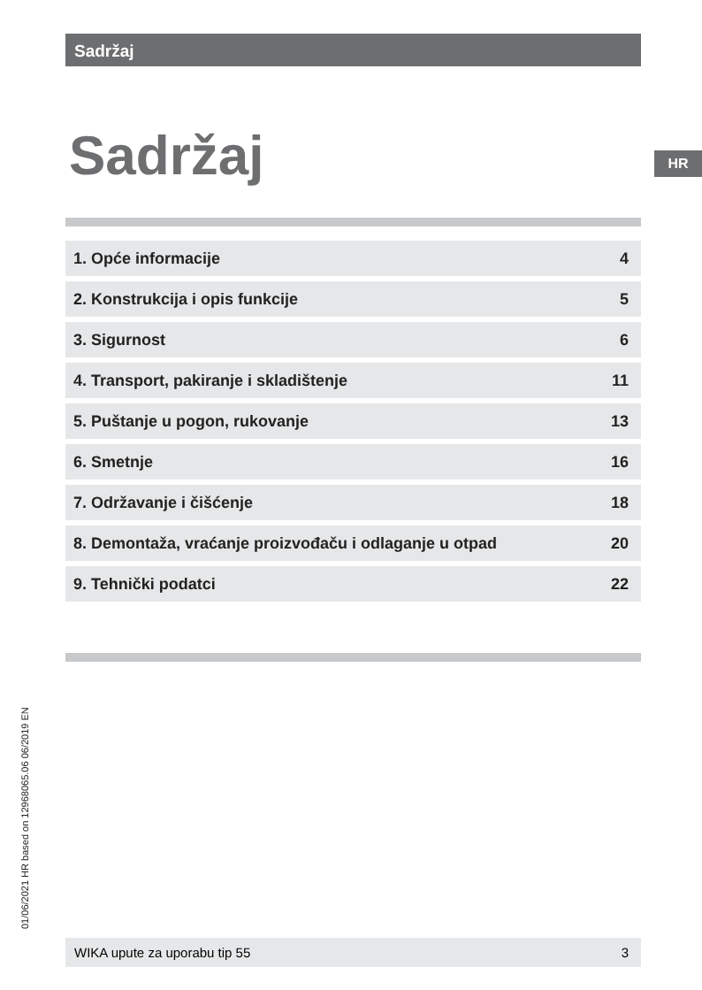Sadržaj
Sadržaj HR
1. Opće informacije 4
2. Konstrukcija i opis funkcije 5
3. Sigurnost 6
4. Transport, pakiranje i skladištenje 11
5. Puštanje u pogon, rukovanje 13
6. Smetnje 16
7. Održavanje i čišćenje 18
8. Demontaža, vraćanje proizvođaču i odlaganje u otpad 20
9. Tehnički podatci 22
01/06/2021 HR based on 12968065.06 06/2019 EN
WIKA upute za uporabu tip 55 3